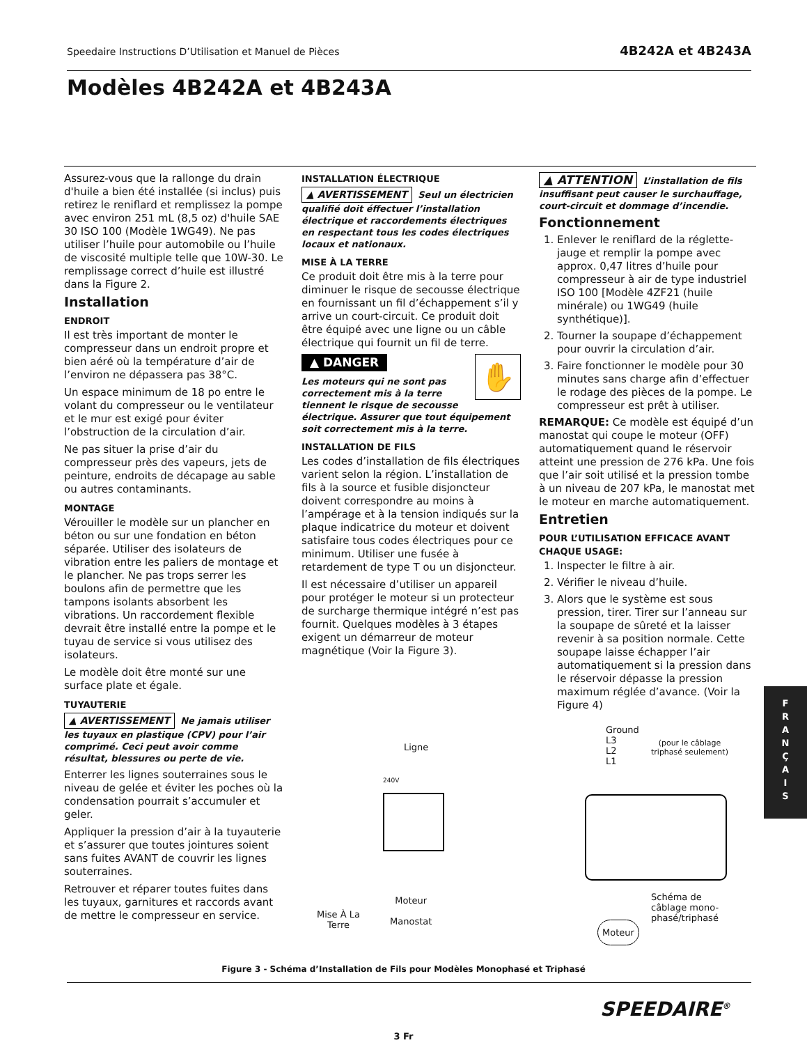Speedaire Instructions D’Utilisation et Manuel de Pièces 4B242A et 4B243A
Modèles 4B242A et 4B243A
Assurez-vous que la rallonge du drain d'huile a bien été installée (si inclus) puis retirez le reniflard et remplissez la pompe avec environ 251 mL (8,5 oz) d'huile SAE 30 ISO 100 (Modèle 1WG49). Ne pas utiliser l’huile pour automobile ou l’huile de viscosité multiple telle que 10W-30. Le remplissage correct d’huile est illustré dans la Figure 2.
Installation
ENDROIT
Il est très important de monter le compresseur dans un endroit propre et bien aéré où la température d’air de l’environ ne dépassera pas 38°C.
Un espace minimum de 18 po entre le volant du compresseur ou le ventilateur et le mur est exigé pour éviter l’obstruction de la circulation d’air.
Ne pas situer la prise d’air du compresseur près des vapeurs, jets de peinture, endroits de décapage au sable ou autres contaminants.
MONTAGE
Vérouiller le modèle sur un plancher en béton ou sur une fondation en béton séparée. Utiliser des isolateurs de vibration entre les paliers de montage et le plancher. Ne pas trops serrer les boulons afin de permettre que les tampons isolants absorbent les vibrations. Un raccordement flexible devrait être installé entre la pompe et le tuyau de service si vous utilisez des isolateurs.
Le modèle doit être monté sur une surface plate et égale.
TUYAUTERIE
▲ AVERTISSEMENT Ne jamais utiliser les tuyaux en plastique (CPV) pour l’air comprimé. Ceci peut avoir comme résultat, blessures ou perte de vie.
Enterrer les lignes souterraines sous le niveau de gelée et éviter les poches où la condensation pourrait s’accumuler et geler.
Appliquer la pression d’air à la tuyauterie et s’assurer que toutes jointures soient sans fuites AVANT de couvrir les lignes souterraines.
Retrouver et réparer toutes fuites dans les tuyaux, garnitures et raccords avant de mettre le compresseur en service.
INSTALLATION ÉLECTRIQUE
▲ AVERTISSEMENT Seul un électricien qualifié doit éffectuer l’installation électrique et raccordements électriques en respectant tous les codes électriques locaux et nationaux.
MISE À LA TERRE
Ce produit doit être mis à la terre pour diminuer le risque de secousse électrique en fournissant un fil d’échappement s’il y arrive un court-circuit. Ce produit doit être équipé avec une ligne ou un câble électrique qui fournit un fil de terre.
▲ DANGER ✋
Les moteurs qui ne sont pas correctement mis à la terre tiennent le risque de secousse électrique. Assurer que tout équipement soit correctement mis à la terre.
INSTALLATION DE FILS
Les codes d’installation de fils électriques varient selon la région. L’installation de fils à la source et fusible disjoncteur doivent correspondre au moins à l’ampérage et à la tension indiqués sur la plaque indicatrice du moteur et doivent satisfaire tous codes électriques pour ce minimum. Utiliser une fusée à retardement de type T ou un disjoncteur.
Il est nécessaire d’utiliser un appareil pour protéger le moteur si un protecteur de surcharge thermique intégré n’est pas fournit. Quelques modèles à 3 étapes exigent un démarreur de moteur magnétique (Voir la Figure 3).
▲ ATTENTION L’installation de fils insuffisant peut causer le surchauffage, court-circuit et dommage d’incendie.
Fonctionnement
1. Enlever le reniflard de la réglette-jauge et remplir la pompe avec approx. 0,47 litres d’huile pour compresseur à air de type industriel ISO 100 [Modèle 4ZF21 (huile minérale) ou 1WG49 (huile synthétique)].
2. Tourner la soupape d’échappement pour ouvrir la circulation d’air.
3. Faire fonctionner le modèle pour 30 minutes sans charge afin d’effectuer le rodage des pièces de la pompe. Le compresseur est prêt à utiliser.
REMARQUE: Ce modèle est équipé d’un manostat qui coupe le moteur (OFF) automatiquement quand le réservoir atteint une pression de 276 kPa. Une fois que l’air soit utilisé et la pression tombe à un niveau de 207 kPa, le manostat met le moteur en marche automatiquement.
Entretien
POUR L’UTILISATION EFFICACE AVANT CHAQUE USAGE:
1. Inspecter le filtre à air.
2. Vérifier le niveau d’huile.
3. Alors que le système est sous pression, tirer. Tirer sur l’anneau sur la soupape de sûreté et la laisser revenir à sa position normale. Cette soupape laisse échapper l’air automatiquement si la pression dans le réservoir dépasse la pression maximum réglée d’avance. (Voir la Figure 4)
Ligne
240V
Mise À La
Terre
Moteur
Manostat
Ground
L3
L2
L1
(pour le câblage
triphasé seulement)
Schéma de
câblage mono-
phasé/triphasé
Moteur
Figure 3 - Schéma d’Installation de Fils pour Modèles Monophasé et Triphasé
SPEEDAIRE<sup>®</sup>
3 Fr
F
R
A
N
Ç
A
I
S